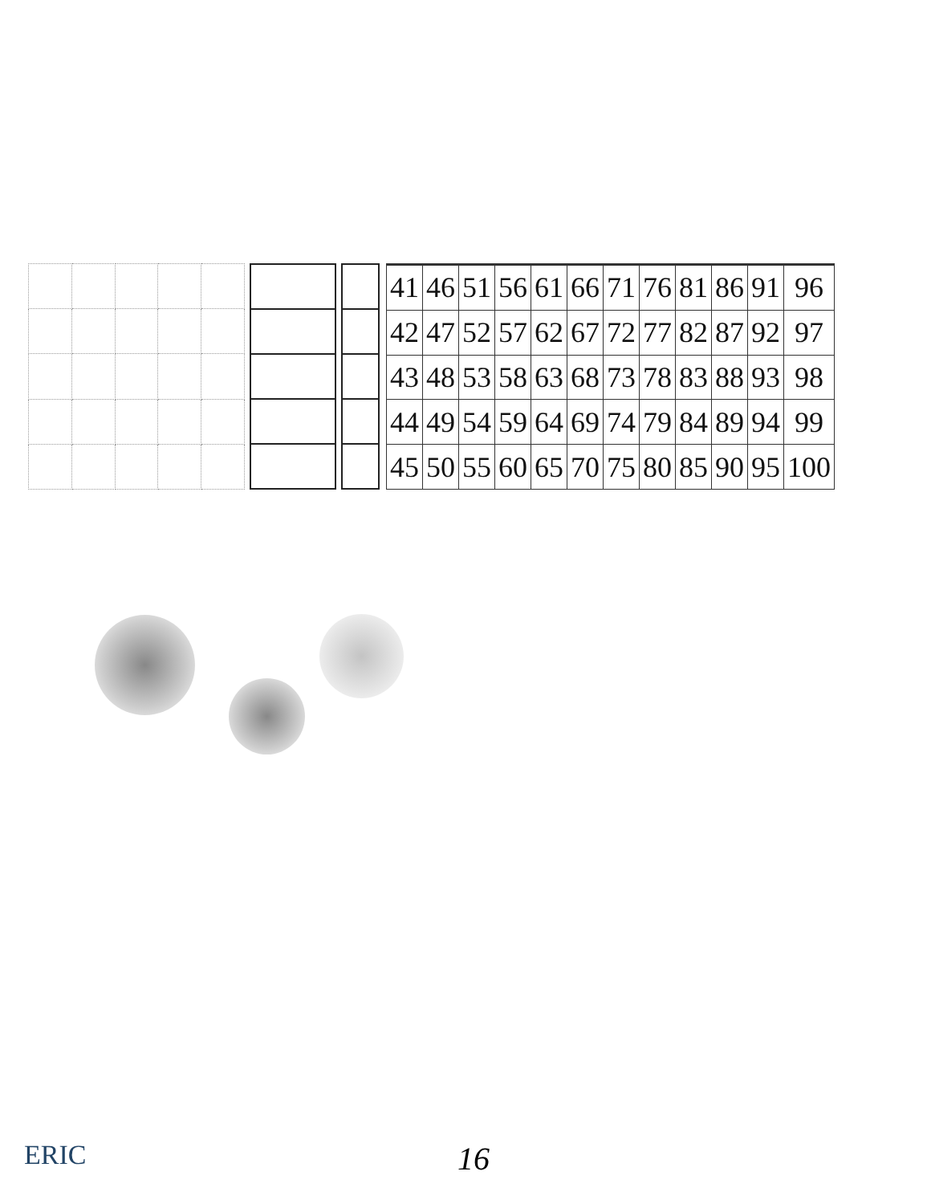| 41 | 46 | 51 | 56 | 61 | 66 | 71 | 76 | 81 | 86 | 91 | 96 |
| 42 | 47 | 52 | 57 | 62 | 67 | 72 | 77 | 82 | 87 | 92 | 97 |
| 43 | 48 | 53 | 58 | 63 | 68 | 73 | 78 | 83 | 88 | 93 | 98 |
| 44 | 49 | 54 | 59 | 64 | 69 | 74 | 79 | 84 | 89 | 94 | 99 |
| 45 | 50 | 55 | 60 | 65 | 70 | 75 | 80 | 85 | 90 | 95 | 100 |
ERIC 16